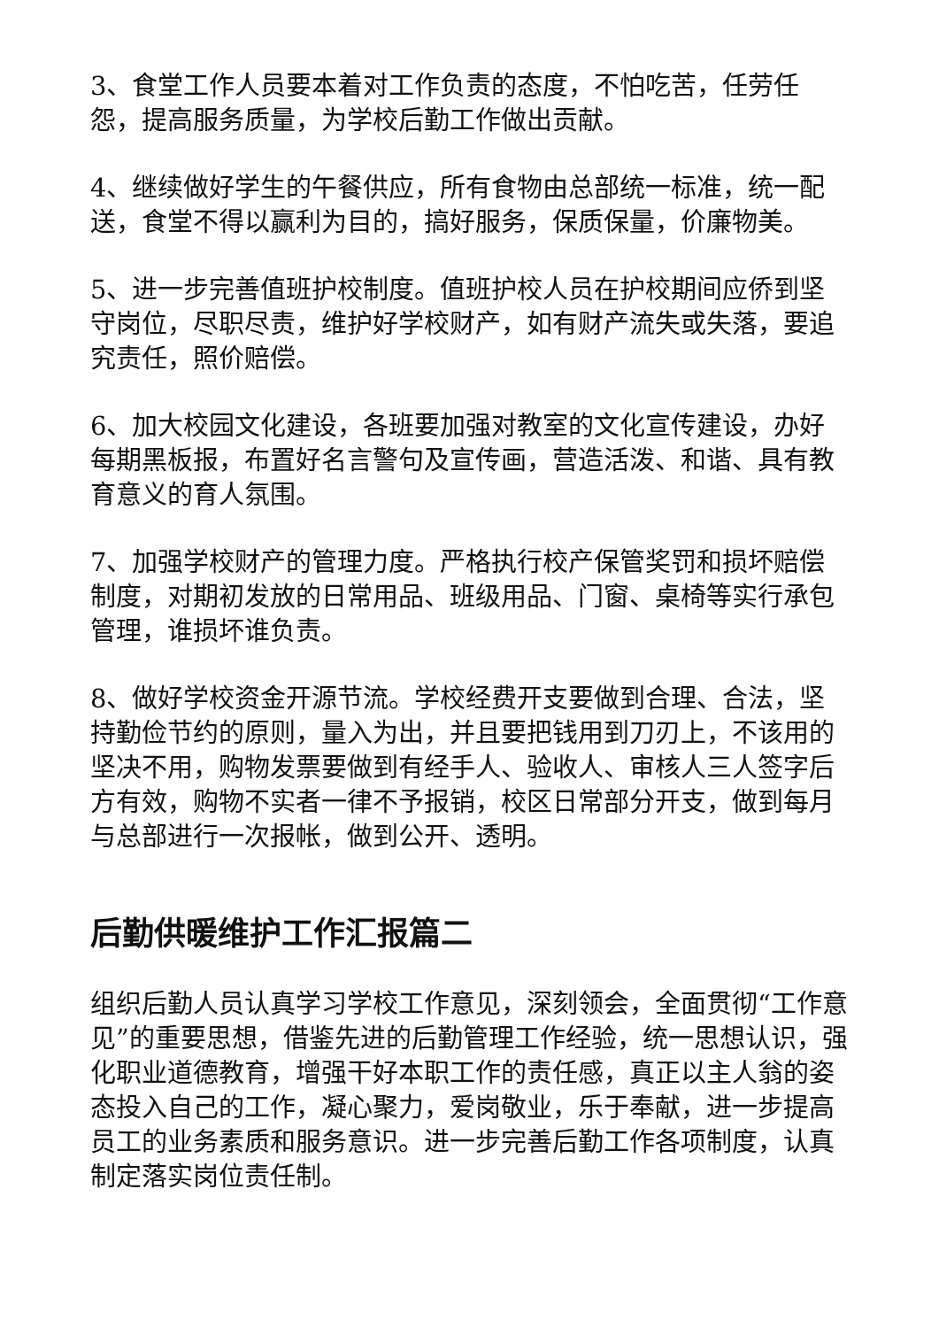3、食堂工作人员要本着对工作负责的态度，不怕吃苦，任劳任怨，提高服务质量，为学校后勤工作做出贡献。
4、继续做好学生的午餐供应，所有食物由总部统一标准，统一配送，食堂不得以赢利为目的，搞好服务，保质保量，价廉物美。
5、进一步完善值班护校制度。值班护校人员在护校期间应侨到坚守岗位，尽职尽责，维护好学校财产，如有财产流失或失落，要追究责任，照价赔偿。
6、加大校园文化建设，各班要加强对教室的文化宣传建设，办好每期黑板报，布置好名言警句及宣传画，营造活泼、和谐、具有教育意义的育人氛围。
7、加强学校财产的管理力度。严格执行校产保管奖罚和损坏赔偿制度，对期初发放的日常用品、班级用品、门窗、桌椅等实行承包管理，谁损坏谁负责。
8、做好学校资金开源节流。学校经费开支要做到合理、合法，坚持勤俭节约的原则，量入为出，并且要把钱用到刀刃上，不该用的坚决不用，购物发票要做到有经手人、验收人、审核人三人签字后方有效，购物不实者一律不予报销，校区日常部分开支，做到每月与总部进行一次报帐，做到公开、透明。
后勤供暖维护工作汇报篇二
组织后勤人员认真学习学校工作意见，深刻领会，全面贯彻“工作意见”的重要思想，借鉴先进的后勤管理工作经验，统一思想认识，强化职业道德教育，增强干好本职工作的责任感，真正以主人翁的姿态投入自己的工作，凝心聚力，爱岗敬业，乐于奉献，进一步提高员工的业务素质和服务意识。进一步完善后勤工作各项制度，认真制定落实岗位责任制。